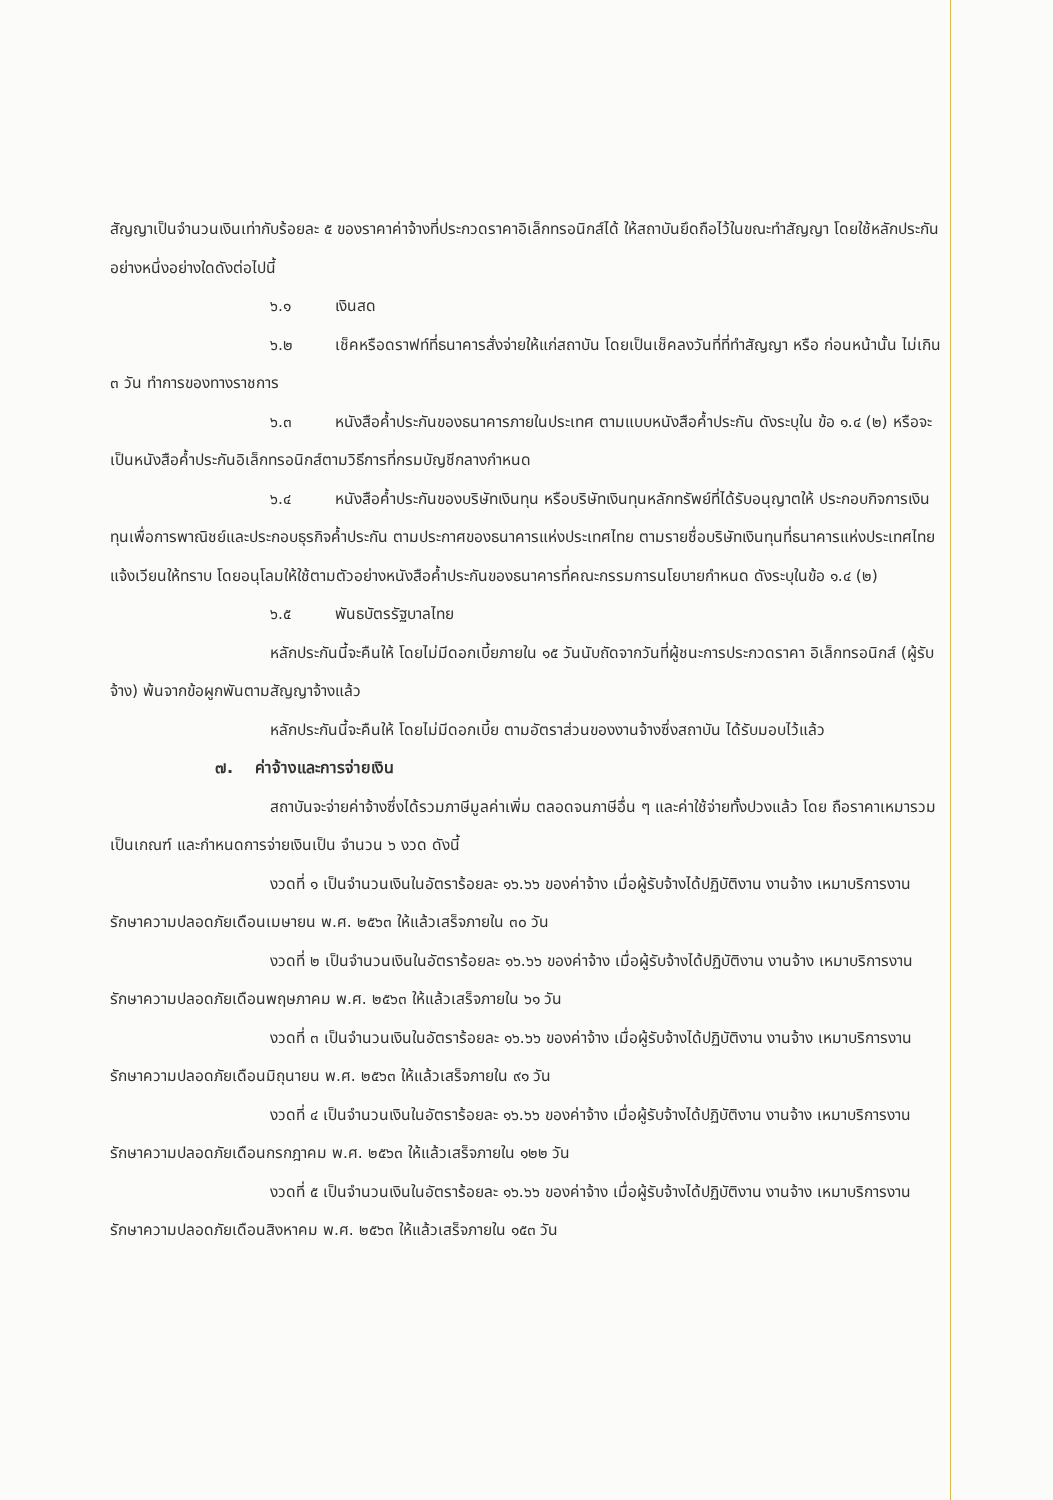สัญญาเป็นจำนวนเงินเท่ากับร้อยละ ๕ ของราคาค่าจ้างที่ประกวดราคาอิเล็กทรอนิกส์ได้ ให้สถาบันยึดถือไว้ในขณะทำสัญญา โดยใช้หลักประกันอย่างหนึ่งอย่างใดดังต่อไปนี้
๖.๑ เงินสด
๖.๒ เช็คหรือดราฟท์ที่ธนาคารสั่งจ่ายให้แก่สถาบัน โดยเป็นเช็คลงวันที่ที่ทำสัญญา หรือ ก่อนหน้านั้น ไม่เกิน ๓ วัน ทำการของทางราชการ
๖.๓ หนังสือค้ำประกันของธนาคารภายในประเทศ ตามแบบหนังสือค้ำประกัน ดังระบุใน ข้อ ๑.๔ (๒) หรือจะเป็นหนังสือค้ำประกันอิเล็กทรอนิกส์ตามวิธีการที่กรมบัญชีกลางกำหนด
๖.๔ หนังสือค้ำประกันของบริษัทเงินทุน หรือบริษัทเงินทุนหลักทรัพย์ที่ได้รับอนุญาตให้ ประกอบกิจการเงินทุนเพื่อการพาณิชย์และประกอบธุรกิจค้ำประกัน ตามประกาศของธนาคารแห่งประเทศไทย ตามรายชื่อบริษัทเงินทุนที่ธนาคารแห่งประเทศไทยแจ้งเวียนให้ทราบ โดยอนุโลมให้ใช้ตามตัวอย่างหนังสือค้ำประกันของธนาคารที่คณะกรรมการนโยบายกำหนด ดังระบุในข้อ ๑.๔ (๒)
๖.๕ พันธบัตรรัฐบาลไทย
หลักประกันนี้จะคืนให้ โดยไม่มีดอกเบี้ยภายใน ๑๕ วันนับถัดจากวันที่ผู้ชนะการประกวดราคา อิเล็กทรอนิกส์ (ผู้รับจ้าง) พ้นจากข้อผูกพันตามสัญญาจ้างแล้ว
หลักประกันนี้จะคืนให้ โดยไม่มีดอกเบี้ย ตามอัตราส่วนของงานจ้างซึ่งสถาบัน ได้รับมอบไว้แล้ว
๗. ค่าจ้างและการจ่ายเงิน
สถาบันจะจ่ายค่าจ้างซึ่งได้รวมภาษีมูลค่าเพิ่ม ตลอดจนภาษีอื่น ๆ และค่าใช้จ่ายทั้งปวงแล้ว โดย ถือราคาเหมารวมเป็นเกณฑ์ และกำหนดการจ่ายเงินเป็น จำนวน ๖ งวด ดังนี้
งวดที่ ๑ เป็นจำนวนเงินในอัตราร้อยละ ๑๖.๖๖ ของค่าจ้าง เมื่อผู้รับจ้างได้ปฏิบัติงาน งานจ้าง เหมาบริการงานรักษาความปลอดภัยเดือนเมษายน พ.ศ. ๒๕๖๓ ให้แล้วเสร็จภายใน ๓๐ วัน
งวดที่ ๒ เป็นจำนวนเงินในอัตราร้อยละ ๑๖.๖๖ ของค่าจ้าง เมื่อผู้รับจ้างได้ปฏิบัติงาน งานจ้าง เหมาบริการงานรักษาความปลอดภัยเดือนพฤษภาคม พ.ศ. ๒๕๖๓ ให้แล้วเสร็จภายใน ๖๑ วัน
งวดที่ ๓ เป็นจำนวนเงินในอัตราร้อยละ ๑๖.๖๖ ของค่าจ้าง เมื่อผู้รับจ้างได้ปฏิบัติงาน งานจ้าง เหมาบริการงานรักษาความปลอดภัยเดือนมิถุนายน พ.ศ. ๒๕๖๓ ให้แล้วเสร็จภายใน ๙๑ วัน
งวดที่ ๔ เป็นจำนวนเงินในอัตราร้อยละ ๑๖.๖๖ ของค่าจ้าง เมื่อผู้รับจ้างได้ปฏิบัติงาน งานจ้าง เหมาบริการงานรักษาความปลอดภัยเดือนกรกฎาคม พ.ศ. ๒๕๖๓ ให้แล้วเสร็จภายใน ๑๒๒ วัน
งวดที่ ๕ เป็นจำนวนเงินในอัตราร้อยละ ๑๖.๖๖ ของค่าจ้าง เมื่อผู้รับจ้างได้ปฏิบัติงาน งานจ้าง เหมาบริการงานรักษาความปลอดภัยเดือนสิงหาคม พ.ศ. ๒๕๖๓ ให้แล้วเสร็จภายใน ๑๕๓ วัน